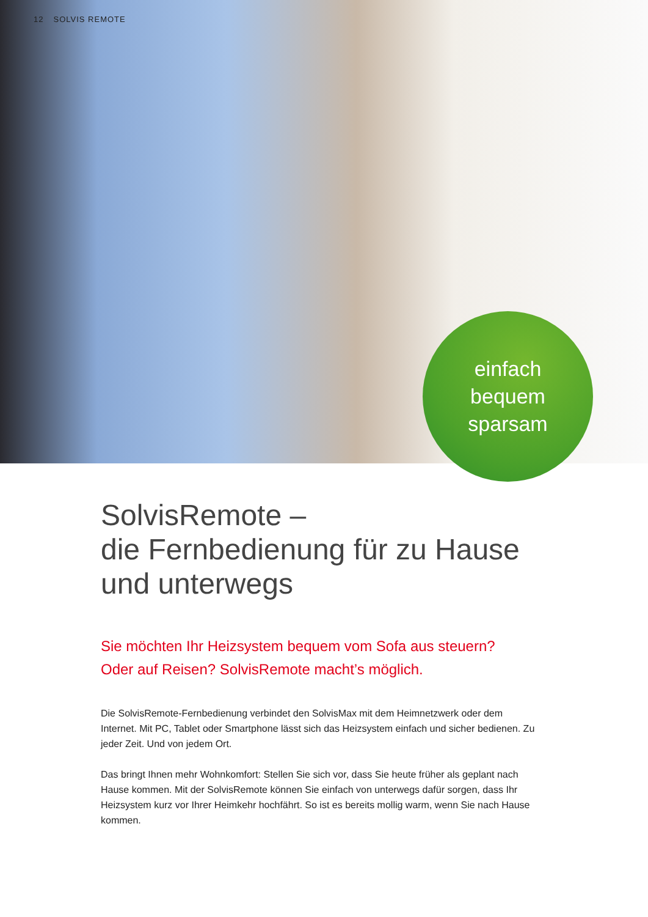12 SOLVIS REMOTE
einfach
bequem
sparsam
SolvisRemote –
die Fernbedienung für zu Hause
und unterwegs
Sie möchten Ihr Heizsystem bequem vom Sofa aus steuern?
Oder auf Reisen? SolvisRemote macht’s möglich.
Die SolvisRemote-Fernbedienung verbindet den SolvisMax mit dem Heimnetzwerk oder dem Internet. Mit PC, Tablet oder Smartphone lässt sich das Heizsystem einfach und sicher bedienen. Zu jeder Zeit. Und von jedem Ort.
Das bringt Ihnen mehr Wohnkomfort: Stellen Sie sich vor, dass Sie heute früher als geplant nach Hause kommen. Mit der SolvisRemote können Sie einfach von unterwegs dafür sorgen, dass Ihr Heizsystem kurz vor Ihrer Heimkehr hochfährt. So ist es bereits mollig warm, wenn Sie nach Hause kommen.